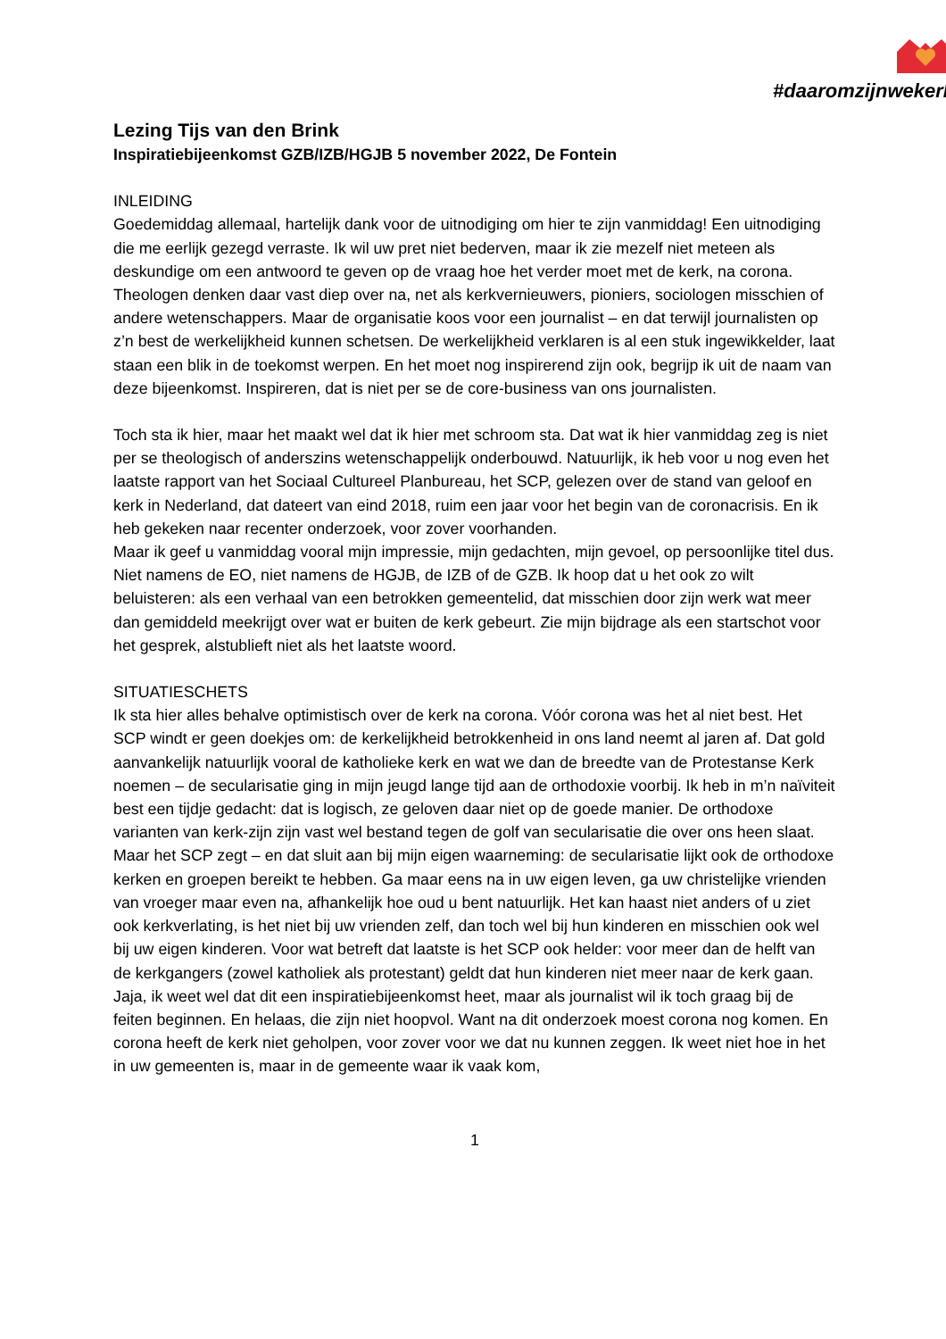#daaromzijnwekerk
Lezing Tijs van den Brink
Inspiratiebijeenkomst GZB/IZB/HGJB 5 november 2022, De Fontein
INLEIDING
Goedemiddag allemaal, hartelijk dank voor de uitnodiging om hier te zijn vanmiddag! Een uitnodiging die me eerlijk gezegd verraste. Ik wil uw pret niet bederven, maar ik zie mezelf niet meteen als deskundige om een antwoord te geven op de vraag hoe het verder moet met de kerk, na corona. Theologen denken daar vast diep over na, net als kerkvernieuwers, pioniers, sociologen misschien of andere wetenschappers. Maar de organisatie koos voor een journalist – en dat terwijl journalisten op z’n best de werkelijkheid kunnen schetsen. De werkelijkheid verklaren is al een stuk ingewikkelder, laat staan een blik in de toekomst werpen. En het moet nog inspirerend zijn ook, begrijp ik uit de naam van deze bijeenkomst. Inspireren, dat is niet per se de core-business van ons journalisten.
Toch sta ik hier, maar het maakt wel dat ik hier met schroom sta. Dat wat ik hier vanmiddag zeg is niet per se theologisch of anderszins wetenschappelijk onderbouwd. Natuurlijk, ik heb voor u nog even het laatste rapport van het Sociaal Cultureel Planbureau, het SCP, gelezen over de stand van geloof en kerk in Nederland, dat dateert van eind 2018, ruim een jaar voor het begin van de coronacrisis. En ik heb gekeken naar recenter onderzoek, voor zover voorhanden.
Maar ik geef u vanmiddag vooral mijn impressie, mijn gedachten, mijn gevoel, op persoonlijke titel dus. Niet namens de EO, niet namens de HGJB, de IZB of de GZB. Ik hoop dat u het ook zo wilt beluisteren: als een verhaal van een betrokken gemeentelid, dat misschien door zijn werk wat meer dan gemiddeld meekrijgt over wat er buiten de kerk gebeurt. Zie mijn bijdrage als een startschot voor het gesprek, alstublieft niet als het laatste woord.
SITUATIESCHETS
Ik sta hier alles behalve optimistisch over de kerk na corona. Vóór corona was het al niet best. Het SCP windt er geen doekjes om: de kerkelijkheid betrokkenheid in ons land neemt al jaren af. Dat gold aanvankelijk natuurlijk vooral de katholieke kerk en wat we dan de breedte van de Protestanse Kerk noemen – de secularisatie ging in mijn jeugd lange tijd aan de orthodoxie voorbij. Ik heb in m’n naïviteit best een tijdje gedacht: dat is logisch, ze geloven daar niet op de goede manier. De orthodoxe varianten van kerk-zijn zijn vast wel bestand tegen de golf van secularisatie die over ons heen slaat.
Maar het SCP zegt – en dat sluit aan bij mijn eigen waarneming: de secularisatie lijkt ook de orthodoxe kerken en groepen bereikt te hebben. Ga maar eens na in uw eigen leven, ga uw christelijke vrienden van vroeger maar even na, afhankelijk hoe oud u bent natuurlijk. Het kan haast niet anders of u ziet ook kerkverlating, is het niet bij uw vrienden zelf, dan toch wel bij hun kinderen en misschien ook wel bij uw eigen kinderen. Voor wat betreft dat laatste is het SCP ook helder: voor meer dan de helft van de kerkgangers (zowel katholiek als protestant) geldt dat hun kinderen niet meer naar de kerk gaan.
Jaja, ik weet wel dat dit een inspiratiebijeenkomst heet, maar als journalist wil ik toch graag bij de feiten beginnen. En helaas, die zijn niet hoopvol. Want na dit onderzoek moest corona nog komen. En corona heeft de kerk niet geholpen, voor zover voor we dat nu kunnen zeggen. Ik weet niet hoe in het in uw gemeenten is, maar in de gemeente waar ik vaak kom,
1